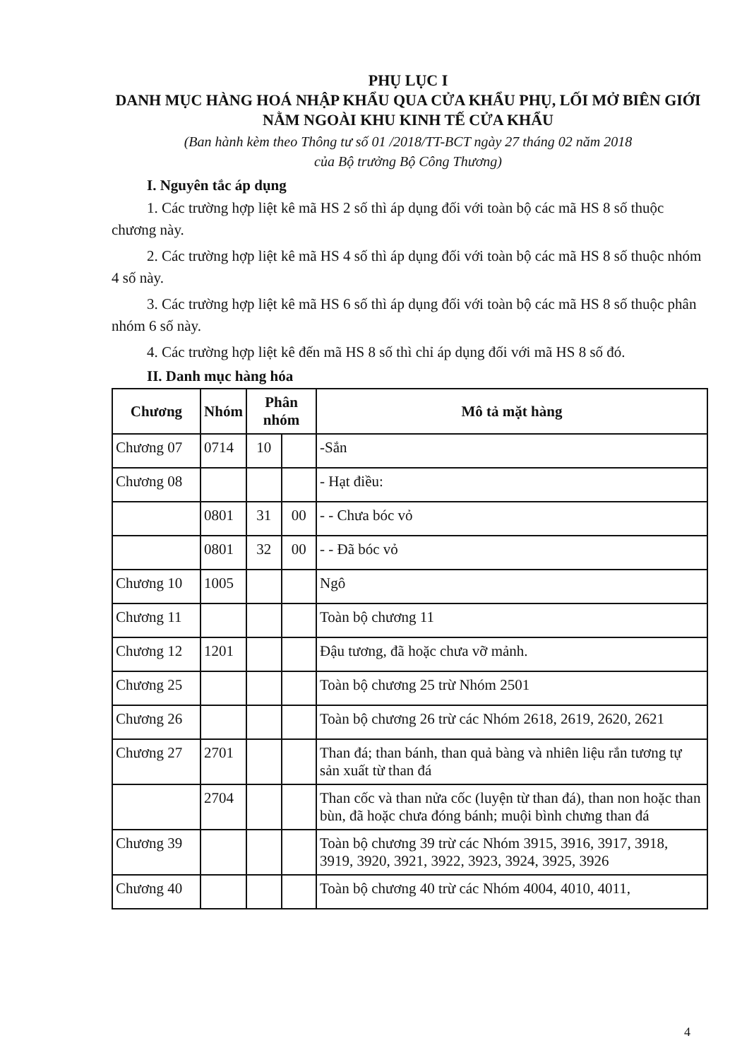PHỤ LỤC I
DANH MỤC HÀNG HOÁ NHẬP KHẨU QUA CỬA KHẨU PHỤ, LỐI MỞ BIÊN GIỚI NẰM NGOÀI KHU KINH TẾ CỬA KHẨU
(Ban hành kèm theo Thông tư số 01 /2018/TT-BCT ngày 27 tháng 02 năm 2018
của Bộ trưởng Bộ Công Thương)
I. Nguyên tắc áp dụng
1. Các trường hợp liệt kê mã HS 2 số thì áp dụng đối với toàn bộ các mã HS 8 số thuộc chương này.
2. Các trường hợp liệt kê mã HS 4 số thì áp dụng đối với toàn bộ các mã HS 8 số thuộc nhóm 4 số này.
3. Các trường hợp liệt kê mã HS 6 số thì áp dụng đối với toàn bộ các mã HS 8 số thuộc phân nhóm 6 số này.
4. Các trường hợp liệt kê đến mã HS 8 số thì chỉ áp dụng đối với mã HS 8 số đó.
II. Danh mục hàng hóa
| Chương | Nhóm | Phân nhóm | | Mô tả mặt hàng |
| --- | --- | --- | --- | --- |
| Chương 07 | 0714 | 10 | | -Sắn |
| Chương 08 | | | | - Hạt điều: |
| | 0801 | 31 | 00 | - - Chưa bóc vỏ |
| | 0801 | 32 | 00 | - - Đã bóc vỏ |
| Chương 10 | 1005 | | | Ngô |
| Chương 11 | | | | Toàn bộ chương 11 |
| Chương 12 | 1201 | | | Đậu tương, đã hoặc chưa vỡ mảnh. |
| Chương 25 | | | | Toàn bộ chương 25 trừ Nhóm 2501 |
| Chương 26 | | | | Toàn bộ chương 26 trừ các Nhóm 2618, 2619, 2620, 2621 |
| Chương 27 | 2701 | | | Than đá; than bánh, than quả bàng và nhiên liệu rắn tương tự sản xuất từ than đá |
| | 2704 | | | Than cốc và than nửa cốc (luyện từ than đá), than non hoặc than bùn, đã hoặc chưa đóng bánh; muội bình chưng than đá |
| Chương 39 | | | | Toàn bộ chương 39 trừ các Nhóm 3915, 3916, 3917, 3918, 3919, 3920, 3921, 3922, 3923, 3924, 3925, 3926 |
| Chương 40 | | | | Toàn bộ chương 40 trừ các Nhóm 4004, 4010, 4011, |
4